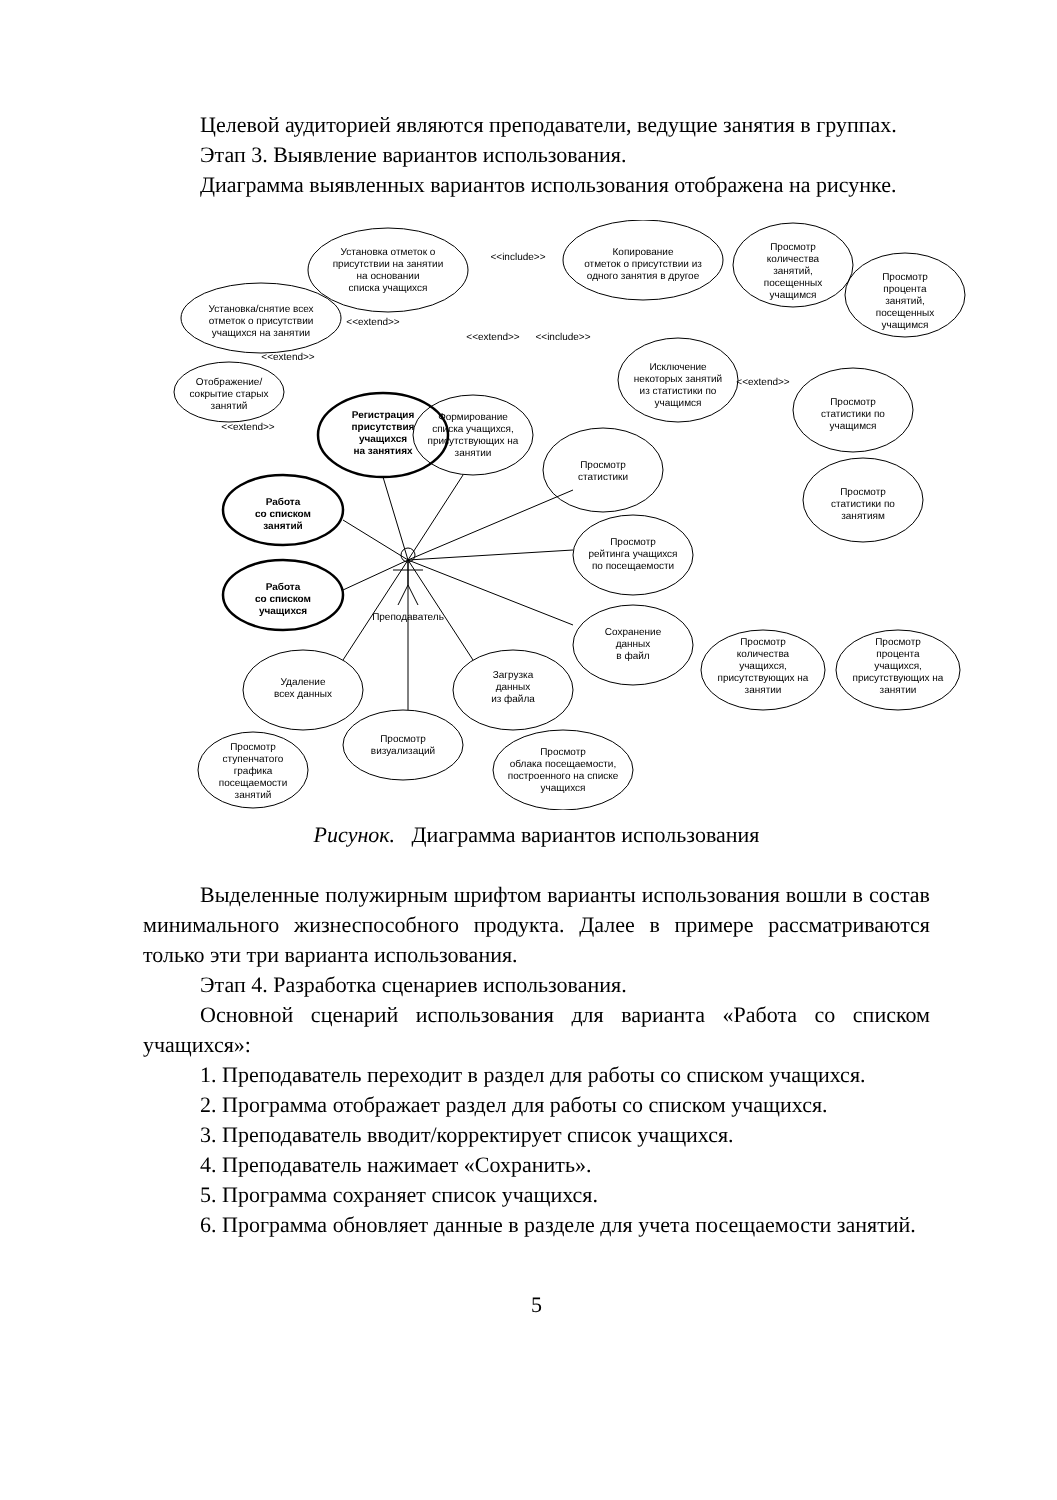Целевой аудиторией являются преподаватели, ведущие занятия в группах.
Этап 3. Выявление вариантов использования.
Диаграмма выявленных вариантов использования отображена на рисунке.
Установка отметок о
присутствии на занятии
на основании
списка учащихся
Копирование
отметок о присутствии из
одного занятия в другое
Просмотр
количества
занятий,
посещенных
учащимся
Просмотр
процента
занятий,
посещенных
учащимся
Установка/снятие всех
отметок о присутствии
учащихся на занятии
Отображение/
сокрытие старых
занятий
Регистрация
присутствия
учащихся
на занятиях
Формирование
списка учащихся,
присутствующих на
занятии
Исключение
некоторых занятий
из статистики по
учащимся
Просмотр
статистики по
учащимся
Просмотр
статистики
Просмотр
статистики по
занятиям
Работа
со списком
занятий
Работа
со списком
учащихся
Преподаватель
Просмотр
рейтинга учащихся
по посещаемости
Сохранение
данных
в файл
Удаление
всех данных
Загрузка
данных
из файла
Просмотр
количества
учащихся,
присутствующих на
занятии
Просмотр
процента
учащихся,
присутствующих на
занятии
Просмотр
визуализаций
Просмотр
ступенчатого
графика
посещаемости
занятий
Просмотр
облака посещаемости,
построенного на списке
учащихся
<<include>>
<<extend>>
<<extend>>
<<extend>>
<<include>>
<<extend>>
<<extend>>
Рисунок. Диаграмма вариантов использования
Выделенные полужирным шрифтом варианты использования вошли в состав минимального жизнеспособного продукта. Далее в примере рассматриваются только эти три варианта использования.
Этап 4. Разработка сценариев использования.
Основной сценарий использования для варианта «Работа со списком учащихся»:
1. Преподаватель переходит в раздел для работы со списком учащихся.
2. Программа отображает раздел для работы со списком учащихся.
3. Преподаватель вводит/корректирует список учащихся.
4. Преподаватель нажимает «Сохранить».
5. Программа сохраняет список учащихся.
6. Программа обновляет данные в разделе для учета посещаемости занятий.
5